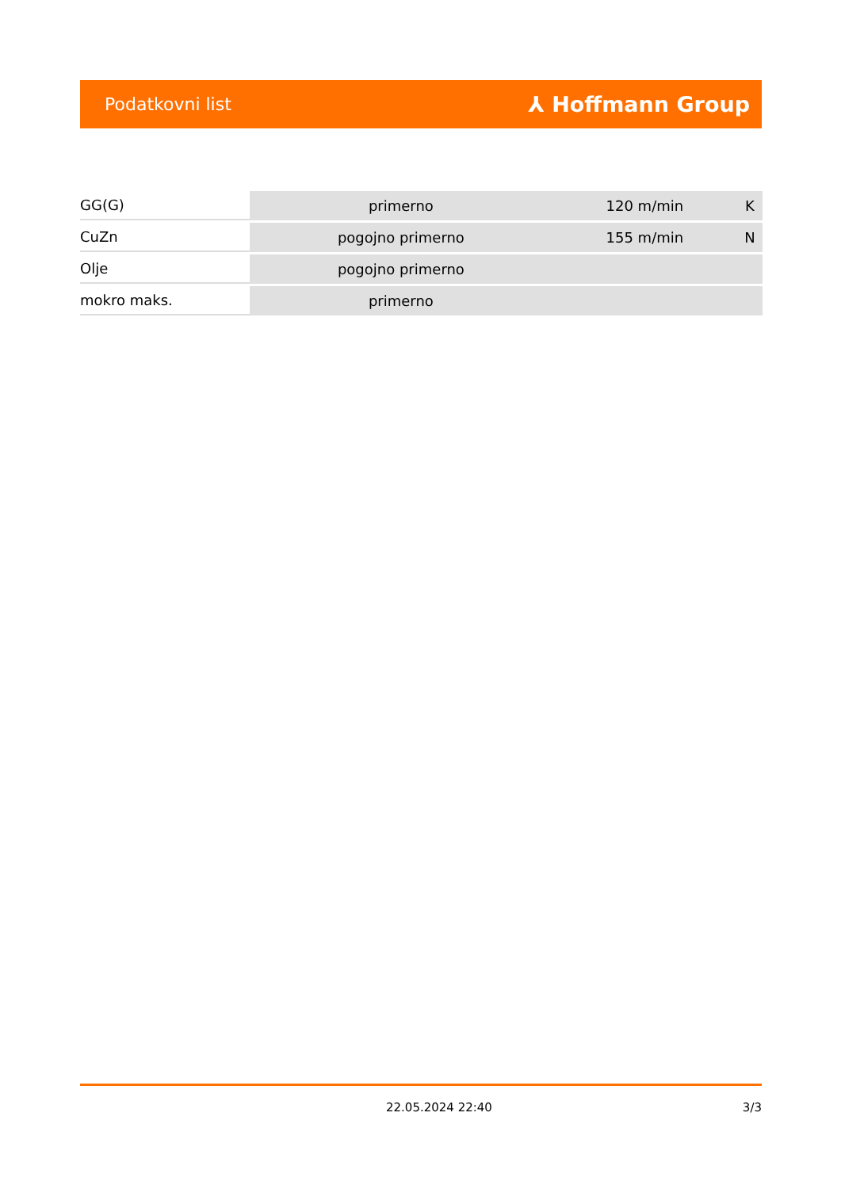Podatkovni list ⅄ Hoffmann Group
| GG(G) | primerno | 120 m/min | K |
| CuZn | pogojno primerno | 155 m/min | N |
| Olje | pogojno primerno | | |
| mokro maks. | primerno | | |
22.05.2024 22:40 3/3